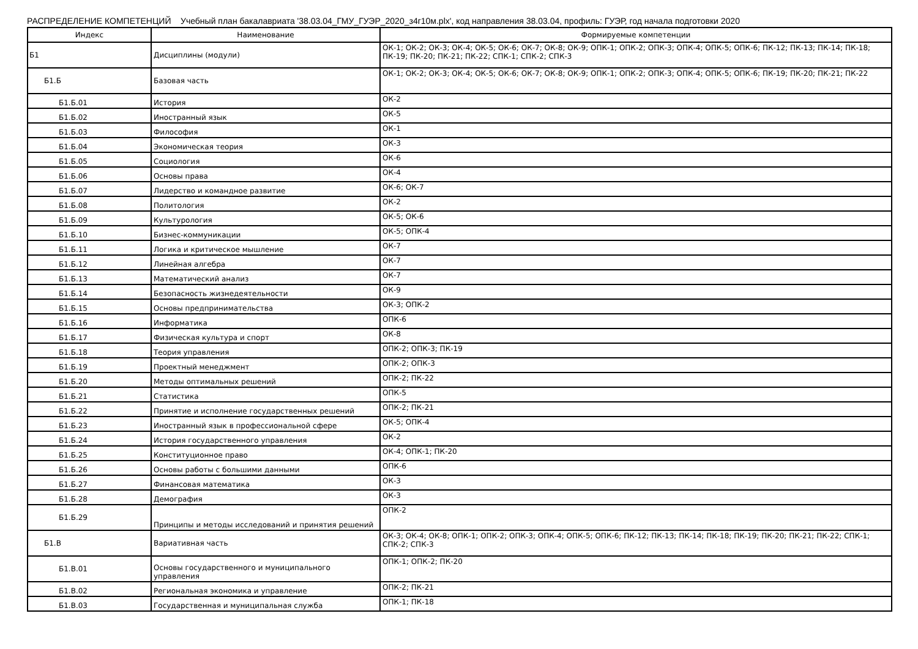РАСПРЕДЕЛЕНИЕ КОМПЕТЕНЦИЙ Учебный план бакалавриата '38.03.04_ГМУ_ГУЭР_2020_з4г10м.plx', код направления 38.03.04, профиль: ГУЭР, год начала подготовки 2020
| Индекс | Наименование | Формируемые компетенции |
| --- | --- | --- |
| Б1 | Дисциплины (модули) | ОК-1; ОК-2; ОК-3; ОК-4; ОК-5; ОК-6; ОК-7; ОК-8; ОК-9; ОПК-1; ОПК-2; ОПК-3; ОПК-4; ОПК-5; ОПК-6; ПК-12; ПК-13; ПК-14; ПК-18; ПК-19; ПК-20; ПК-21; ПК-22; СПК-1; СПК-2; СПК-3 |
| Б1.Б | Базовая часть | ОК-1; ОК-2; ОК-3; ОК-4; ОК-5; ОК-6; ОК-7; ОК-8; ОК-9; ОПК-1; ОПК-2; ОПК-3; ОПК-4; ОПК-5; ОПК-6; ПК-19; ПК-20; ПК-21; ПК-22 |
| Б1.Б.01 | История | ОК-2 |
| Б1.Б.02 | Иностранный язык | ОК-5 |
| Б1.Б.03 | Философия | ОК-1 |
| Б1.Б.04 | Экономическая теория | ОК-3 |
| Б1.Б.05 | Социология | ОК-6 |
| Б1.Б.06 | Основы права | ОК-4 |
| Б1.Б.07 | Лидерство и командное развитие | ОК-6; ОК-7 |
| Б1.Б.08 | Политология | ОК-2 |
| Б1.Б.09 | Культурология | ОК-5; ОК-6 |
| Б1.Б.10 | Бизнес-коммуникации | ОК-5; ОПК-4 |
| Б1.Б.11 | Логика и критическое мышление | ОК-7 |
| Б1.Б.12 | Линейная алгебра | ОК-7 |
| Б1.Б.13 | Математический анализ | ОК-7 |
| Б1.Б.14 | Безопасность жизнедеятельности | ОК-9 |
| Б1.Б.15 | Основы предпринимательства | ОК-3; ОПК-2 |
| Б1.Б.16 | Информатика | ОПК-6 |
| Б1.Б.17 | Физическая культура и спорт | ОК-8 |
| Б1.Б.18 | Теория управления | ОПК-2; ОПК-3; ПК-19 |
| Б1.Б.19 | Проектный менеджмент | ОПК-2; ОПК-3 |
| Б1.Б.20 | Методы оптимальных решений | ОПК-2; ПК-22 |
| Б1.Б.21 | Статистика | ОПК-5 |
| Б1.Б.22 | Принятие и исполнение государственных решений | ОПК-2; ПК-21 |
| Б1.Б.23 | Иностранный язык в профессиональной сфере | ОК-5; ОПК-4 |
| Б1.Б.24 | История государственного управления | ОК-2 |
| Б1.Б.25 | Конституционное право | ОК-4; ОПК-1; ПК-20 |
| Б1.Б.26 | Основы работы с большими данными | ОПК-6 |
| Б1.Б.27 | Финансовая математика | ОК-3 |
| Б1.Б.28 | Демография | ОК-3 |
| Б1.Б.29 | Принципы и методы исследований и принятия решений | ОПК-2 |
| Б1.В | Вариативная часть | ОК-3; ОК-4; ОК-8; ОПК-1; ОПК-2; ОПК-3; ОПК-4; ОПК-5; ОПК-6; ПК-12; ПК-13; ПК-14; ПК-18; ПК-19; ПК-20; ПК-21; ПК-22; СПК-1; СПК-2; СПК-3 |
| Б1.В.01 | Основы государственного и муниципального управления | ОПК-1; ОПК-2; ПК-20 |
| Б1.В.02 | Региональная экономика и управление | ОПК-2; ПК-21 |
| Б1.В.03 | Государственная и муниципальная служба | ОПК-1; ПК-18 |